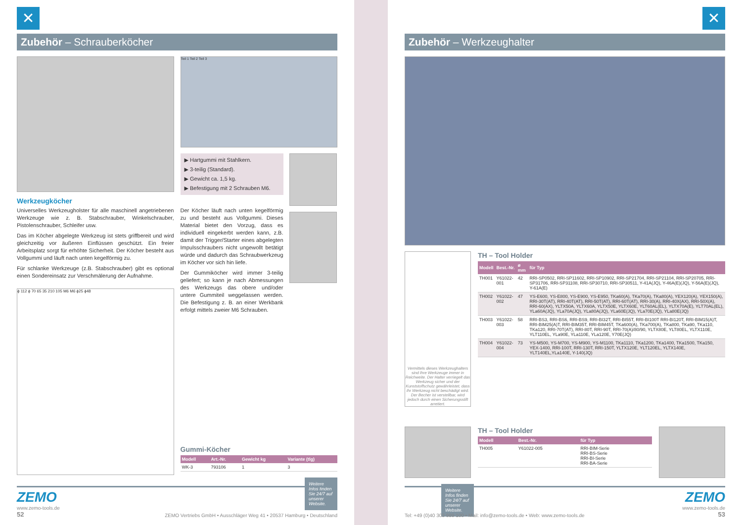✕
Zubehör – Schrauberköcher
Werkzeugköcher
Universelles Werkzeugholster für alle maschinell angetriebenen Werkzeuge wie z. B. Stabschrauber, Winkelschrauber, Pistolenschrauber, Schleifer usw.
Das im Köcher abgelegte Werkzeug ist stets griffbereit und wird gleichzeitig vor äußeren Einflüssen geschützt. Ein freier Arbeitsplatz sorgt für erhöhte Sicherheit. Der Köcher besteht aus Vollgummi und läuft nach unten kegelförmig zu.
Für schlanke Werkzeuge (z.B. Stabschrauber) gibt es optional einen Sondereinsatz zur Verschmälerung der Aufnahme.
ϕ 112 ϕ 70 65 35 210 105 M6 M6 ϕ25 ϕ48
Teil 1 Teil 2 Teil 3
▶ Hartgummi mit Stahlkern.
▶ 3-teilig (Standard).
▶ Gewicht ca. 1,5 kg.
▶ Befestigung mit 2 Schrauben M6.
Der Köcher läuft nach unten kegelförmig zu und besteht aus Vollgummi. Dieses Material bietet den Vorzug, dass es individuell eingekerbt werden kann, z.B. damit der Trigger/Starter eines abgelegten Impulsschraubers nicht ungewollt betätigt würde und dadurch das Schraubwerkzeug im Köcher vor sich hin liefe.
Der Gummiköcher wird immer 3-teilig geliefert; so kann je nach Abmessungen des Werkzeugs das obere und/oder untere Gummiteil weggelassen werden. Die Befestigung z. B. an einer Werkbank erfolgt mittels zweier M6 Schrauben.
Gummi-Köcher
| Modell | Art.-Nr. | Gewicht kg | Variante (tlg) |
| --- | --- | --- | --- |
| WK-3 | 793106 | 1 | 3 |
Weitere Infos finden Sie 24/7 auf unserer Website.
ZEMO
www.zemo-tools.de
52 ZEMO Vertriebs GmbH • Ausschläger Weg 41 • 20537 Hamburg • Deutschland
✕
Zubehör – Werkzeughalter
Vermittels dieses Werkzeughalters sind Ihre Werkzeuge immer in Reichweite. Der Halter verriegelt das Werkzeug sicher und der Kunststoffschutz gewährleistet, dass Ihr Werkzeug nicht beschädigt wird. Der Becher ist verstellbar, wird jedoch durch einen Sicherungsstift arretiert.
TH – Tool Holder
| Modell | Best.-Nr. | ø mm | für Typ |
| --- | --- | --- | --- |
| TH001 | Y61022-001 | 42 | RRI-SP0502, RRI-SP11602, RRI-SP10902, RRI-SP21704, RRI-SP21104, RRI-SP20705, RRI-SP31706, RRI-SP31108, RRI-SP30710, RRI-SP30511, Y-41A(JQ), Y-46A(E)(JQ), Y-56A(E)(JQ), Y-61A(E) |
| TH002 | Y61022-002 | 47 | YS-E600, YS-E800, YS-E900, YS-E950, TKa60(A), TKa70(A), TKa80(A), YEX120(A), YEX150(A), RRI-30T(AT), RRI-40T(AT), RRI-50T(AT), RRI-60T(AT), RRI-30(A), RRI-40X(AX), RRI-50X(A), RRI-60(AX), YLTX50A, YLTX60A, YLTX50E, YLTX60E, YLT60AL(EL), YLTX70A(E), YLT70AL(EL), YLa60A(JQ), YLa70A(JQ), YLa80A(JQ), YLa60E(JQ), YLa70E(JQ), YLa80E(JQ) |
| TH003 | Y61022-003 | 58 | RRI-BS3, RRI-BS6, RRI-BS9, RRI-BI32T, RRI-BI55T, RRI-BI100T RRI-BI120T, RRI-BIM15(A)T, RRI-BIM25(A)T, RRI-BIM35T, RRI-BIM45T, TKa600(A), TKa700(A), TKa800, TKa90, TKa110, TKa120, RRI-70T(AT), RRI-80T, RRI-90T, RRI-70(A)/80/90, YLTX80E, YLT80EL, YLTX110E, YLT110EL, YLa90E, YLa110E, YLa120E, Y70E(JQ) |
| TH004 | Y61022-004 | 73 | YS-M500, YS-M700, YS-M900, YS-M1100, TKa1110, TKa1200, TKa1400, TKa1500, TKa150, YEX-1400, RRI-100T, RRI-130T, RRI-150T, YLTX120E, YLT120EL, YLTX140E, YLT140EL,YLa140E, Y-140(JQ) |
TH – Tool Holder
| Modell | Best.-Nr. | für Typ |
| --- | --- | --- |
| TH005 | Y61022-005 | RRI-BIM-Serie RRI-BS-Serie RRI-BI-Serie RRI-BA-Serie |
Weitere Infos finden Sie 24/7 auf unserer Website.
Tel: +49 (0)40 303 989 100 • Mail: info@zemo-tools.de • Web: www.zemo-tools.de ZEMO
www.zemo-tools.de
53